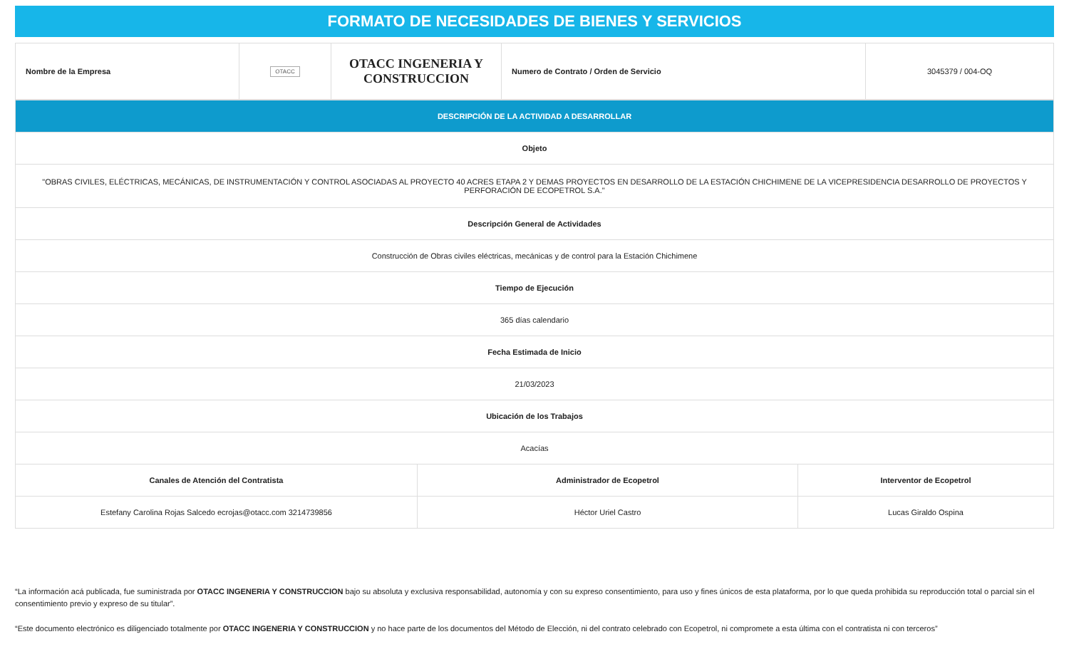FORMATO DE NECESIDADES DE BIENES Y SERVICIOS
| Nombre de la Empresa | OTACC | OTACC INGENERIA Y CONSTRUCCION | Numero de Contrato / Orden de Servicio | 3045379 / 004-OQ |
| DESCRIPCIÓN DE LA ACTIVIDAD A DESARROLLAR | | |
| Objeto | | |
| "OBRAS CIVILES, ELÉCTRICAS, MECÁNICAS, DE INSTRUMENTACIÓN Y CONTROL ASOCIADAS AL PROYECTO 40 ACRES ETAPA 2 Y DEMAS PROYECTOS EN DESARROLLO DE LA ESTACIÓN CHICHIMENE DE LA VICEPRESIDENCIA DESARROLLO DE PROYECTOS Y PERFORACIÓN DE ECOPETROL S.A." | | |
| Descripción General de Actividades | | |
| Construcción de Obras civiles eléctricas, mecánicas y de control para la Estación Chichimene | | |
| Tiempo de Ejecución | | |
| 365 días calendario | | |
| Fecha Estimada de Inicio | | |
| 21/03/2023 | | |
| Ubicación de los Trabajos | | |
| Acacías | | |
| Canales de Atención del Contratista | Administrador de Ecopetrol | Interventor de Ecopetrol |
| Estefany Carolina Rojas Salcedo ecrojas@otacc.com 3214739856 | Héctor Uriel Castro | Lucas Giraldo Ospina |
“La información acá publicada, fue suministrada por OTACC INGENERIA Y CONSTRUCCION bajo su absoluta y exclusiva responsabilidad, autonomía y con su expreso consentimiento, para uso y fines únicos de esta plataforma, por lo que queda prohibida su reproducción total o parcial sin el consentimiento previo y expreso de su titular”.
“Este documento electrónico es diligenciado totalmente por OTACC INGENERIA Y CONSTRUCCION y no hace parte de los documentos del Método de Elección, ni del contrato celebrado con Ecopetrol, ni compromete a esta última con el contratista ni con terceros”